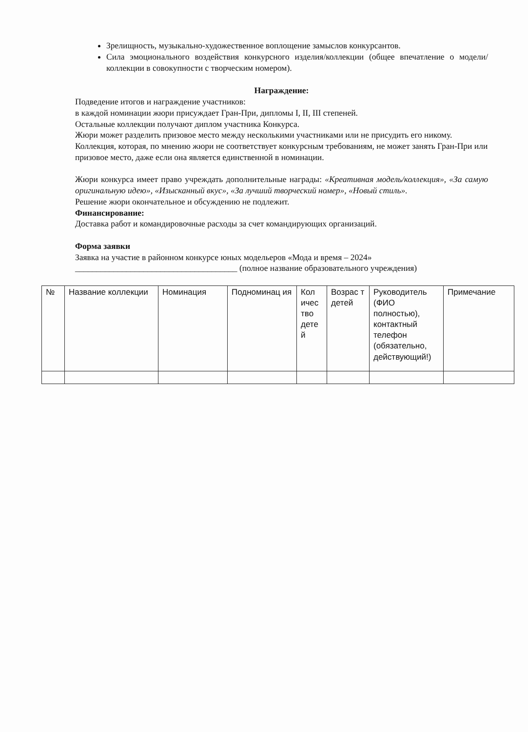Зрелищность, музыкально-художественное воплощение замыслов конкурсантов.
Сила эмоционального воздействия конкурсного изделия/коллекции (общее впечатление о модели/коллекции в совокупности с творческим номером).
Награждение:
Подведение итогов и награждение участников:
в каждой номинации жюри присуждает Гран-При, дипломы I, II, III степеней.
Остальные коллекции получают диплом участника Конкурса.
Жюри может разделить призовое место между несколькими участниками или не присудить его никому.
Коллекция, которая, по мнению жюри не соответствует конкурсным требованиям, не может занять Гран-При или призовое место, даже если она является единственной в номинации.
Жюри конкурса имеет право учреждать дополнительные награды: «Креативная модель/коллекция», «За самую оригинальную идею», «Изысканный вкус», «За лучший творческий номер», «Новый стиль».
Решение жюри окончательное и обсуждению не подлежит.
Финансирование:
Доставка работ и командировочные расходы за счет командирующих организаций.
Форма заявки
Заявка на участие в районном конкурсе юных модельеров «Мода и время – 2024»
______________________________________ (полное название образовательного учреждения)
| № | Название коллекции | Номинация | Подноминац ия | Кол ичес тво дете й | Возрас т детей | Руководитель (ФИО полностью), контактный телефон (обязательно, действующий!) | Примечание |